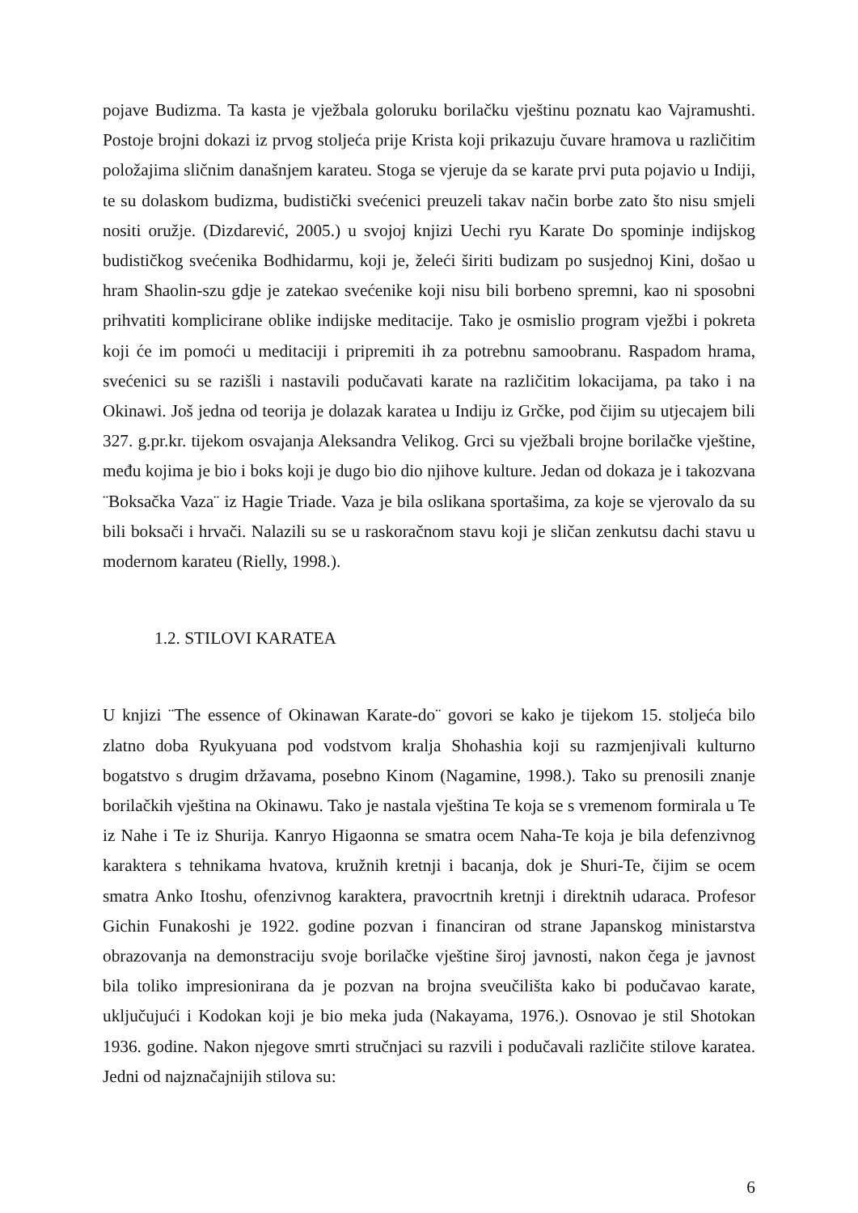pojave Budizma. Ta kasta je vježbala goloruku borilačku vještinu poznatu kao Vajramushti. Postoje brojni dokazi iz prvog stoljeća prije Krista koji prikazuju čuvare hramova u različitim položajima sličnim današnjem karateu. Stoga se vjeruje da se karate prvi puta pojavio u Indiji, te su dolaskom budizma, budistički svećenici preuzeli takav način borbe zato što nisu smjeli nositi oružje. (Dizdarević, 2005.) u svojoj knjizi Uechi ryu Karate Do spominje indijskog budističkog svećenika Bodhidarmu, koji je, želeći širiti budizam po susjednoj Kini, došao u hram Shaolin-szu gdje je zatekao svećenike koji nisu bili borbeno spremni, kao ni sposobni prihvatiti komplicirane oblike indijske meditacije. Tako je osmislio program vježbi i pokreta koji će im pomoći u meditaciji i pripremiti ih za potrebnu samoobranu. Raspadom hrama, svećenici su se razišli i nastavili podučavati karate na različitim lokacijama, pa tako i na Okinawi. Još jedna od teorija je dolazak karatea u Indiju iz Grčke, pod čijim su utjecajem bili 327. g.pr.kr. tijekom osvajanja Aleksandra Velikog. Grci su vježbali brojne borilačke vještine, među kojima je bio i boks koji je dugo bio dio njihove kulture. Jedan od dokaza je i takozvana ¨Boksačka Vaza¨ iz Hagie Triade. Vaza je bila oslikana sportašima, za koje se vjerovalo da su bili boksači i hrvači. Nalazili su se u raskoračnom stavu koji je sličan zenkutsu dachi stavu u modernom karateu (Rielly, 1998.).
1.2. STILOVI KARATEA
U knjizi ¨The essence of Okinawan Karate-do¨ govori se kako je tijekom 15. stoljeća bilo zlatno doba Ryukyuana pod vodstvom kralja Shohashia koji su razmjenjivali kulturno bogatstvo s drugim državama, posebno Kinom (Nagamine, 1998.). Tako su prenosili znanje borilačkih vještina na Okinawu. Tako je nastala vještina Te koja se s vremenom formirala u Te iz Nahe i Te iz Shurija. Kanryo Higaonna se smatra ocem Naha-Te koja je bila defenzivnog karaktera s tehnikama hvatova, kružnih kretnji i bacanja, dok je Shuri-Te, čijim se ocem smatra Anko Itoshu, ofenzivnog karaktera, pravocrtnih kretnji i direktnih udaraca. Profesor Gichin Funakoshi je 1922. godine pozvan i financiran od strane Japanskog ministarstva obrazovanja na demonstraciju svoje borilačke vještine široj javnosti, nakon čega je javnost bila toliko impresionirana da je pozvan na brojna sveučilišta kako bi podučavao karate, uključujući i Kodokan koji je bio meka juda (Nakayama, 1976.). Osnovao je stil Shotokan 1936. godine. Nakon njegove smrti stručnjaci su razvili i podučavali različite stilove karatea. Jedni od najznačajnijih stilova su:
6